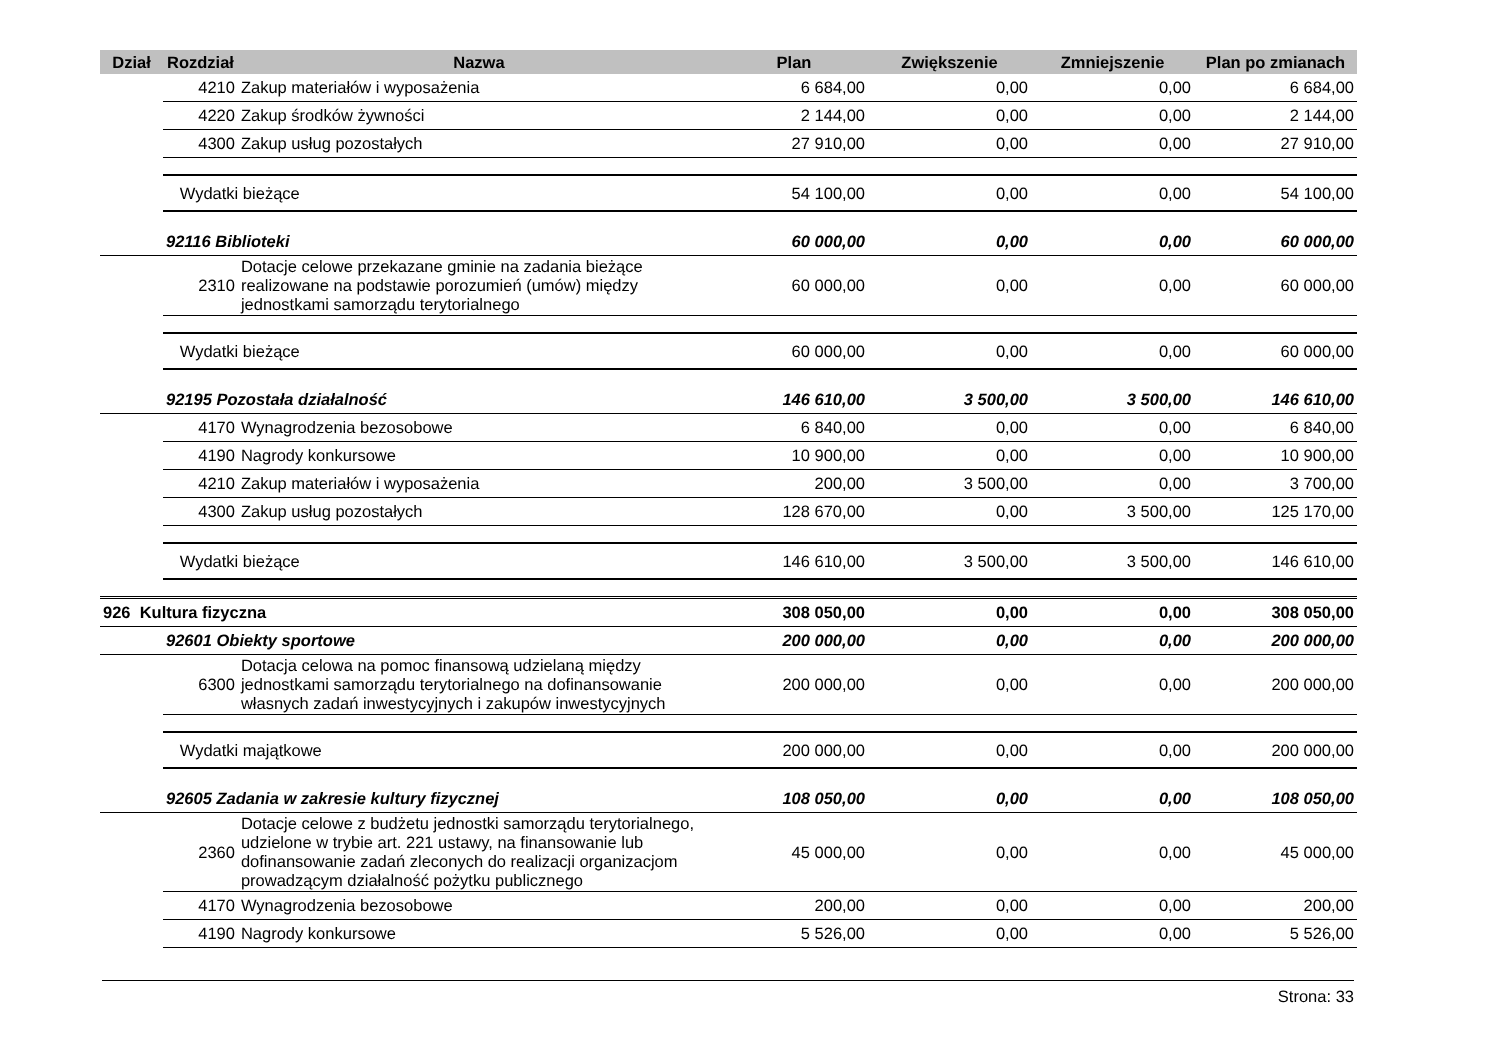| Dział | Rozdział | Nazwa | Plan | Zwiększenie | Zmniejszenie | Plan po zmianach |
| --- | --- | --- | --- | --- | --- | --- |
| | 4210 | Zakup materiałów i wyposażenia | 6 684,00 | 0,00 | 0,00 | 6 684,00 |
| | 4220 | Zakup środków żywności | 2 144,00 | 0,00 | 0,00 | 2 144,00 |
| | 4300 | Zakup usług pozostałych | 27 910,00 | 0,00 | 0,00 | 27 910,00 |
| | Wydatki bieżące | | 54 100,00 | 0,00 | 0,00 | 54 100,00 |
| | 92116 Biblioteki | | 60 000,00 | 0,00 | 0,00 | 60 000,00 |
| | 2310 | Dotacje celowe przekazane gminie na zadania bieżące realizowane na podstawie porozumień (umów) między jednostkami samorządu terytorialnego | 60 000,00 | 0,00 | 0,00 | 60 000,00 |
| | Wydatki bieżące | | 60 000,00 | 0,00 | 0,00 | 60 000,00 |
| | 92195 Pozostała działalność | | 146 610,00 | 3 500,00 | 3 500,00 | 146 610,00 |
| | 4170 | Wynagrodzenia bezosobowe | 6 840,00 | 0,00 | 0,00 | 6 840,00 |
| | 4190 | Nagrody konkursowe | 10 900,00 | 0,00 | 0,00 | 10 900,00 |
| | 4210 | Zakup materiałów i wyposażenia | 200,00 | 3 500,00 | 0,00 | 3 700,00 |
| | 4300 | Zakup usług pozostałych | 128 670,00 | 0,00 | 3 500,00 | 125 170,00 |
| | Wydatki bieżące | | 146 610,00 | 3 500,00 | 3 500,00 | 146 610,00 |
| 926 Kultura fizyczna | | | 308 050,00 | 0,00 | 0,00 | 308 050,00 |
| | 92601 Obiekty sportowe | | 200 000,00 | 0,00 | 0,00 | 200 000,00 |
| | 6300 | Dotacja celowa na pomoc finansową udzielaną między jednostkami samorządu terytorialnego na dofinansowanie własnych zadań inwestycyjnych i zakupów inwestycyjnych | 200 000,00 | 0,00 | 0,00 | 200 000,00 |
| | Wydatki majątkowe | | 200 000,00 | 0,00 | 0,00 | 200 000,00 |
| | 92605 Zadania w zakresie kultury fizycznej | | 108 050,00 | 0,00 | 0,00 | 108 050,00 |
| | 2360 | Dotacje celowe z budżetu jednostki samorządu terytorialnego, udzielone w trybie art. 221 ustawy, na finansowanie lub dofinansowanie zadań zleconych do realizacji organizacjom prowadzącym działalność pożytku publicznego | 45 000,00 | 0,00 | 0,00 | 45 000,00 |
| | 4170 | Wynagrodzenia bezosobowe | 200,00 | 0,00 | 0,00 | 200,00 |
| | 4190 | Nagrody konkursowe | 5 526,00 | 0,00 | 0,00 | 5 526,00 |
Strona: 33